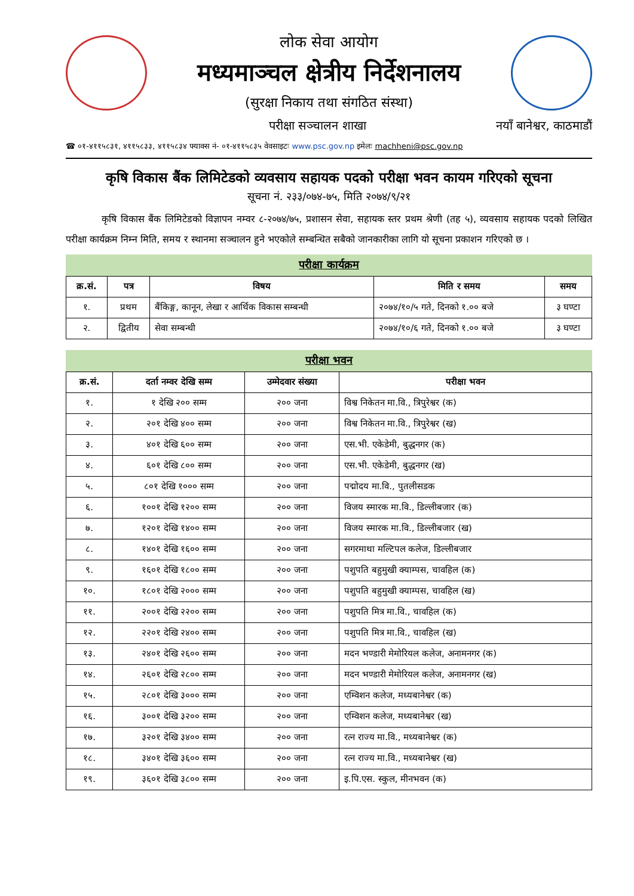लोक सेवा आयोग
मध्यमाञ्चल क्षेत्रीय निर्देशनालय
(सुरक्षा निकाय तथा संगठित संस्था)
परीक्षा सञ्चालन शाखा नयाँ बानेश्वर, काठमाडौं
☎ ०१-४११५८३१, ४११५८३३, ४११५८३४ फ्याक्स नं- ०१-४११५८३५ वेवसाइटः www.psc.gov.np इमेलः machheni@psc.gov.np
कृषि विकास बैंक लिमिटेडको व्यवसाय सहायक पदको परीक्षा भवन कायम गरिएको सूचना
सूचना नं. २३३/०७४-७५, मिति २०७४/९/२१
कृषि विकास बैंक लिमिटेडको विज्ञापन नम्वर ८-२०७४/७५, प्रशासन सेवा, सहायक स्तर प्रथम श्रेणी (तह ५), व्यवसाय सहायक पदको लिखित परीक्षा कार्यक्रम निम्न मिति, समय र स्थानमा सञ्चालन हुने भएकोले सम्बन्धित सबैको जानकारीका लागि यो सूचना प्रकाशन गरिएको छ ।
परीक्षा कार्यक्रम
| क्र.सं. | पत्र | विषय | मिति र समय | समय |
| --- | --- | --- | --- | --- |
| १. | प्रथम | बैंकिङ्ग, कानून, लेखा र आर्थिक विकास सम्बन्धी | २०७४/१०/५ गते, दिनको १.०० बजे | ३ घण्टा |
| २. | द्वितीय | सेवा सम्बन्धी | २०७४/१०/६ गते, दिनको १.०० बजे | ३ घण्टा |
परीक्षा भवन
| क्र.सं. | दर्ता नम्वर देखि सम्म | उम्मेदवार संख्या | परीक्षा भवन |
| --- | --- | --- | --- |
| १. | १ देखि २०० सम्म | २०० जना | विश्व निकेतन मा.वि., त्रिपुरेश्वर (क) |
| २. | २०१ देखि ४०० सम्म | २०० जना | विश्व निकेतन मा.वि., त्रिपुरेश्वर (ख) |
| ३. | ४०१ देखि ६०० सम्म | २०० जना | एस.भी. एकेडेमी, बुद्धनगर (क) |
| ४. | ६०१ देखि ८०० सम्म | २०० जना | एस.भी. एकेडेमी, बुद्धनगर (ख) |
| ५. | ८०१ देखि १००० सम्म | २०० जना | पद्मोदय मा.वि., पुतलीसडक |
| ६. | १००१ देखि १२०० सम्म | २०० जना | विजय स्मारक मा.वि., डिल्लीबजार (क) |
| ७. | १२०१ देखि १४०० सम्म | २०० जना | विजय स्मारक मा.वि., डिल्लीबजार (ख) |
| ८. | १४०१ देखि १६०० सम्म | २०० जना | सगरमाथा मल्टिपल कलेज, डिल्लीबजार |
| ९. | १६०१ देखि १८०० सम्म | २०० जना | पशुपति बहुमुखी क्याम्पस, चावहिल (क) |
| १०. | १८०१ देखि २००० सम्म | २०० जना | पशुपति बहुमुखी क्याम्पस, चावहिल (ख) |
| ११. | २००१ देखि २२०० सम्म | २०० जना | पशुपति मित्र मा.वि., चावहिल (क) |
| १२. | २२०१ देखि २४०० सम्म | २०० जना | पशुपति मित्र मा.वि., चावहिल (ख) |
| १३. | २४०१ देखि २६०० सम्म | २०० जना | मदन भण्डारी मेमोरियल कलेज, अनामनगर (क) |
| १४. | २६०१ देखि २८०० सम्म | २०० जना | मदन भण्डारी मेमोरियल कलेज, अनामनगर (ख) |
| १५. | २८०१ देखि ३००० सम्म | २०० जना | एम्विशन कलेज, मध्यबानेश्वर (क) |
| १६. | ३००१ देखि ३२०० सम्म | २०० जना | एम्विशन कलेज, मध्यबानेश्वर (ख) |
| १७. | ३२०१ देखि ३४०० सम्म | २०० जना | रत्न राज्य मा.वि., मध्यबानेश्वर (क) |
| १८. | ३४०१ देखि ३६०० सम्म | २०० जना | रत्न राज्य मा.वि., मध्यबानेश्वर (ख) |
| १९. | ३६०१ देखि ३८०० सम्म | २०० जना | इ.पि.एस. स्कुल, मीनभवन (क) |